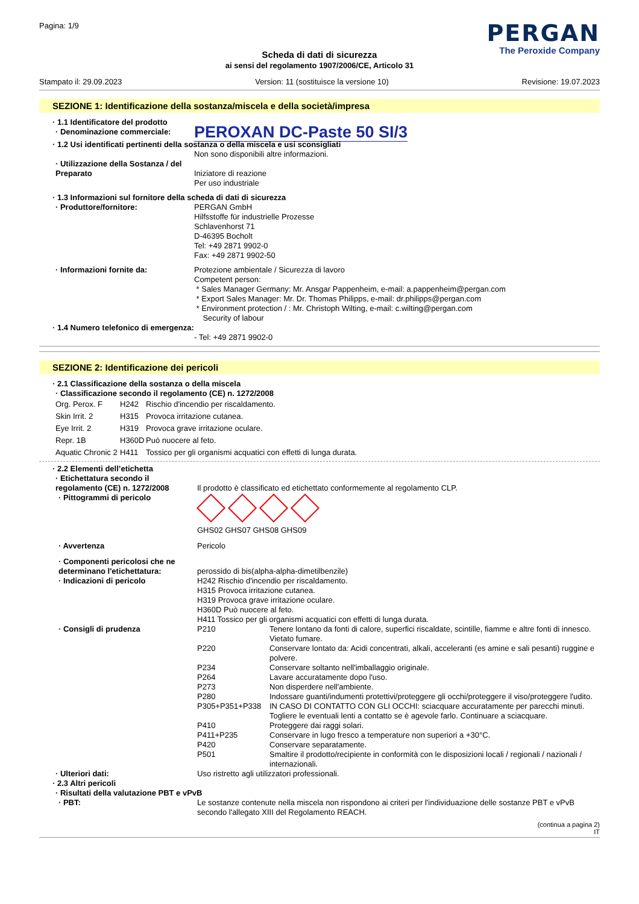Pagina: 1/9
PERGAN
The Peroxide Company
Scheda di dati di sicurezza
ai sensi del regolamento 1907/2006/CE, Articolo 31
Stampato il: 29.09.2023 Version: 11 (sostituisce la versione 10) Revisione: 19.07.2023
SEZIONE 1: Identificazione della sostanza/miscela e della società/impresa
| · 1.1 Identificatore del prodotto | |
| · Denominazione commerciale: | PEROXAN DC-Paste 50 SI/3 |
| · 1.2 Usi identificati pertinenti della sostanza o della miscela e usi sconsigliati | |
| | Non sono disponibili altre informazioni. |
| · Utilizzazione della Sostanza / del Preparato | Iniziatore di reazione Per uso industriale |
| · 1.3 Informazioni sul fornitore della scheda di dati di sicurezza | |
| · Produttore/fornitore: | PERGAN GmbH Hilfsstoffe für industrielle Prozesse Schlavenhorst 71 D-46395 Bocholt Tel: +49 2871 9902-0 Fax: +49 2871 9902-50 |
| · Informazioni fornite da: | Protezione ambientale / Sicurezza di lavoro Competent person: * Sales Manager Germany: Mr. Ansgar Pappenheim, e-mail: a.pappenheim@pergan.com * Export Sales Manager: Mr. Dr. Thomas Philipps, e-mail: dr.philipps@pergan.com * Environment protection / : Mr. Christoph Wilting, e-mail: c.wilting@pergan.com Security of labour |
| · 1.4 Numero telefonico di emergenza: | - Tel: +49 2871 9902-0 |
SEZIONE 2: Identificazione dei pericoli
| · 2.1 Classificazione della sostanza o della miscela |
| · Classificazione secondo il regolamento (CE) n. 1272/2008 |
| Org. Perox. F | H242 | Rischio d'incendio per riscaldamento. |
| Skin Irrit. 2 | H315 | Provoca irritazione cutanea. |
| Eye Irrit. 2 | H319 | Provoca grave irritazione oculare. |
| Repr. 1B | H360D | Può nuocere al feto. |
| Aquatic Chronic 2 | H411 | Tossico per gli organismi acquatici con effetti di lunga durata. |
| · 2.2 Elementi dell’etichetta | |
| · Etichettatura secondo il regolamento (CE) n. 1272/2008 | Il prodotto è classificato ed etichettato conformemente al regolamento CLP. |
| · Pittogrammi di pericolo | GHS02 GHS07 GHS08 GHS09 |
| · Avvertenza | Pericolo |
| · Componenti pericolosi che ne determinano l'etichettatura: | perossido di bis(alpha-alpha-dimetilbenzile) |
| · Indicazioni di pericolo | H242 Rischio d'incendio per riscaldamento. H315 Provoca irritazione cutanea. H319 Provoca grave irritazione oculare. H360D Può nuocere al feto. H411 Tossico per gli organismi acquatici con effetti di lunga durata. |
| · Consigli di prudenza | / P210 / Tenere lontano da fonti di calore, superfici riscaldate, scintille, fiamme e altre fonti di innesco. Vietato fumare. / / P220 / Conservare lontato da: Acidi concentrati, alkali, acceleranti (es amine e sali pesanti) ruggine e polvere. / / P234 / Conservare soltanto nell'imballaggio originale. / / P264 / Lavare accuratamente dopo l'uso. / / P273 / Non disperdere nell'ambiente. / / P280 / Indossare guanti/indumenti protettivi/proteggere gli occhi/proteggere il viso/proteggere l'udito. / / P305+P351+P338 / IN CASO DI CONTATTO CON GLI OCCHI: sciacquare accuratamente per parecchi minuti. Togliere le eventuali lenti a contatto se è agevole farlo. Continuare a sciacquare. / / P410 / Proteggere dai raggi solari. / / P411+P235 / Conservare in lugo fresco a temperature non superiori a +30°C. / / P420 / Conservare separatamente. / / P501 / Smaltire il prodotto/recipiente in conformità con le disposizioni locali / regionali / nazionali / internazionali. / |
| · Ulteriori dati: | Uso ristretto agli utilizzatori professionali. |
| · 2.3 Altri pericoli | |
| · Risultati della valutazione PBT e vPvB | |
| · PBT: | Le sostanze contenute nella miscela non rispondono ai criteri per l'individuazione delle sostanze PBT e vPvB secondo l'allegato XIII del Regolamento REACH. |
(continua a pagina 2)
IT